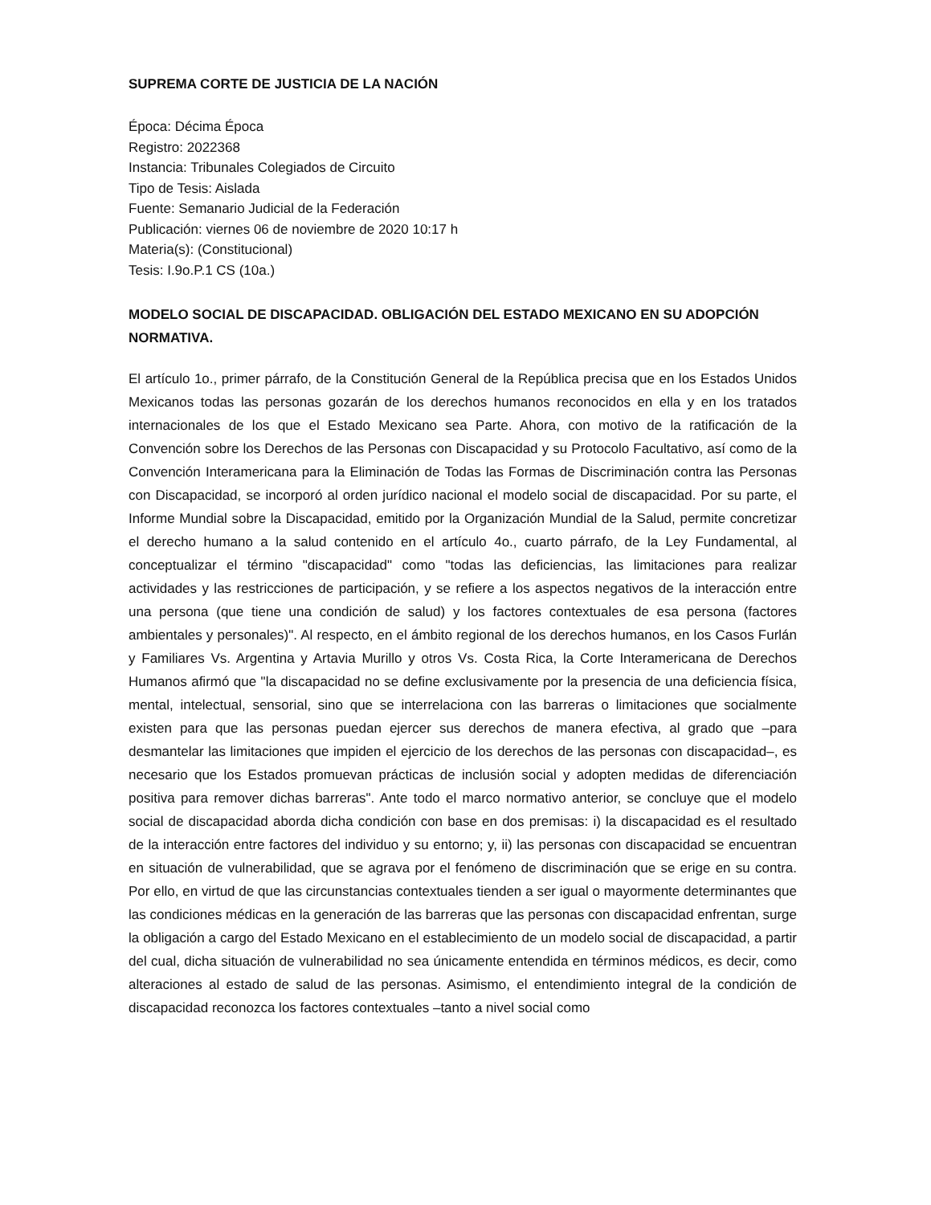SUPREMA CORTE DE JUSTICIA DE LA NACIÓN
Época: Décima Época
Registro: 2022368
Instancia: Tribunales Colegiados de Circuito
Tipo de Tesis: Aislada
Fuente: Semanario Judicial de la Federación
Publicación: viernes 06 de noviembre de 2020 10:17 h
Materia(s): (Constitucional)
Tesis: I.9o.P.1 CS (10a.)
MODELO SOCIAL DE DISCAPACIDAD. OBLIGACIÓN DEL ESTADO MEXICANO EN SU ADOPCIÓN NORMATIVA.
El artículo 1o., primer párrafo, de la Constitución General de la República precisa que en los Estados Unidos Mexicanos todas las personas gozarán de los derechos humanos reconocidos en ella y en los tratados internacionales de los que el Estado Mexicano sea Parte. Ahora, con motivo de la ratificación de la Convención sobre los Derechos de las Personas con Discapacidad y su Protocolo Facultativo, así como de la Convención Interamericana para la Eliminación de Todas las Formas de Discriminación contra las Personas con Discapacidad, se incorporó al orden jurídico nacional el modelo social de discapacidad. Por su parte, el Informe Mundial sobre la Discapacidad, emitido por la Organización Mundial de la Salud, permite concretizar el derecho humano a la salud contenido en el artículo 4o., cuarto párrafo, de la Ley Fundamental, al conceptualizar el término "discapacidad" como "todas las deficiencias, las limitaciones para realizar actividades y las restricciones de participación, y se refiere a los aspectos negativos de la interacción entre una persona (que tiene una condición de salud) y los factores contextuales de esa persona (factores ambientales y personales)". Al respecto, en el ámbito regional de los derechos humanos, en los Casos Furlán y Familiares Vs. Argentina y Artavia Murillo y otros Vs. Costa Rica, la Corte Interamericana de Derechos Humanos afirmó que "la discapacidad no se define exclusivamente por la presencia de una deficiencia física, mental, intelectual, sensorial, sino que se interrelaciona con las barreras o limitaciones que socialmente existen para que las personas puedan ejercer sus derechos de manera efectiva, al grado que –para desmantelar las limitaciones que impiden el ejercicio de los derechos de las personas con discapacidad–, es necesario que los Estados promuevan prácticas de inclusión social y adopten medidas de diferenciación positiva para remover dichas barreras". Ante todo el marco normativo anterior, se concluye que el modelo social de discapacidad aborda dicha condición con base en dos premisas: i) la discapacidad es el resultado de la interacción entre factores del individuo y su entorno; y, ii) las personas con discapacidad se encuentran en situación de vulnerabilidad, que se agrava por el fenómeno de discriminación que se erige en su contra. Por ello, en virtud de que las circunstancias contextuales tienden a ser igual o mayormente determinantes que las condiciones médicas en la generación de las barreras que las personas con discapacidad enfrentan, surge la obligación a cargo del Estado Mexicano en el establecimiento de un modelo social de discapacidad, a partir del cual, dicha situación de vulnerabilidad no sea únicamente entendida en términos médicos, es decir, como alteraciones al estado de salud de las personas. Asimismo, el entendimiento integral de la condición de discapacidad reconozca los factores contextuales –tanto a nivel social como